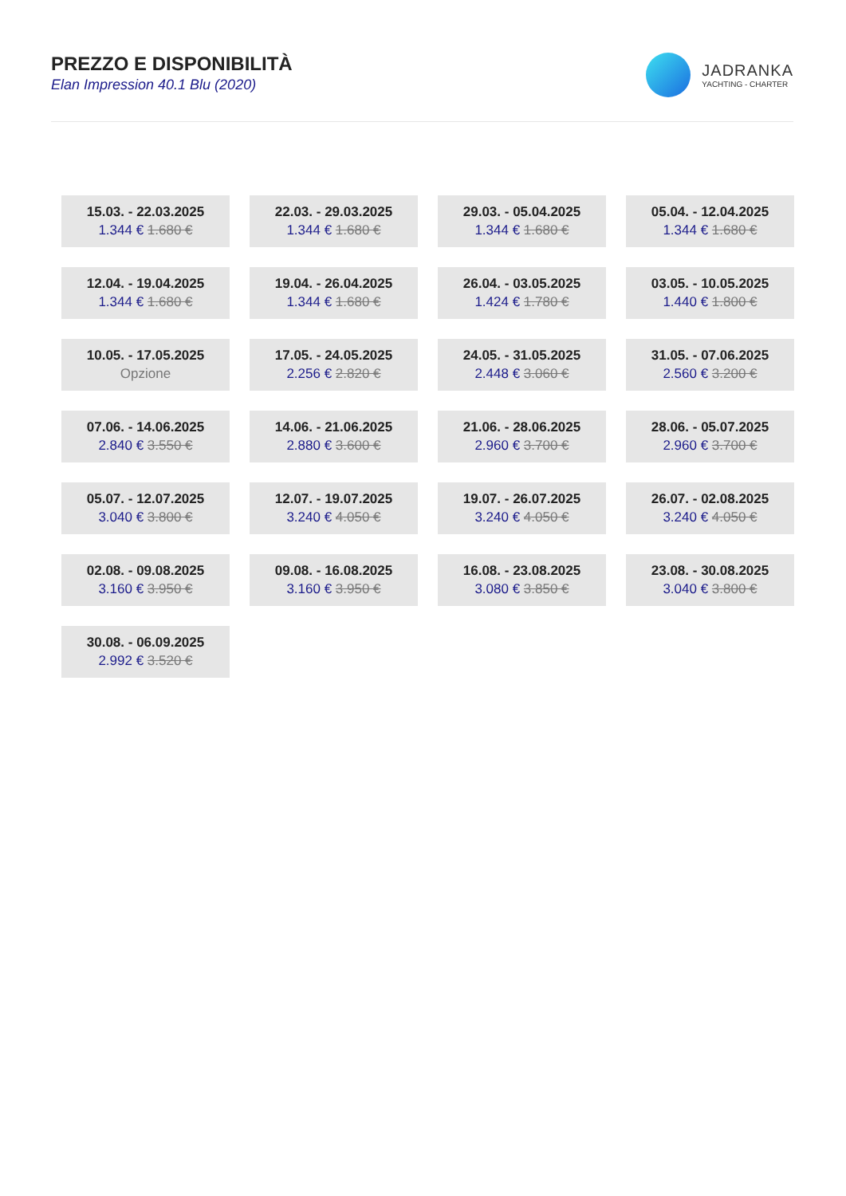PREZZO E DISPONIBILITÀ
Elan Impression 40.1 Blu (2020)
JADRANKA
YACHTING - CHARTER
| 15.03. - 22.03.2025 1.344 € 1.680 € | 22.03. - 29.03.2025 1.344 € 1.680 € | 29.03. - 05.04.2025 1.344 € 1.680 € | 05.04. - 12.04.2025 1.344 € 1.680 € |
| 12.04. - 19.04.2025 1.344 € 1.680 € | 19.04. - 26.04.2025 1.344 € 1.680 € | 26.04. - 03.05.2025 1.424 € 1.780 € | 03.05. - 10.05.2025 1.440 € 1.800 € |
| 10.05. - 17.05.2025 Opzione | 17.05. - 24.05.2025 2.256 € 2.820 € | 24.05. - 31.05.2025 2.448 € 3.060 € | 31.05. - 07.06.2025 2.560 € 3.200 € |
| 07.06. - 14.06.2025 2.840 € 3.550 € | 14.06. - 21.06.2025 2.880 € 3.600 € | 21.06. - 28.06.2025 2.960 € 3.700 € | 28.06. - 05.07.2025 2.960 € 3.700 € |
| 05.07. - 12.07.2025 3.040 € 3.800 € | 12.07. - 19.07.2025 3.240 € 4.050 € | 19.07. - 26.07.2025 3.240 € 4.050 € | 26.07. - 02.08.2025 3.240 € 4.050 € |
| 02.08. - 09.08.2025 3.160 € 3.950 € | 09.08. - 16.08.2025 3.160 € 3.950 € | 16.08. - 23.08.2025 3.080 € 3.850 € | 23.08. - 30.08.2025 3.040 € 3.800 € |
| 30.08. - 06.09.2025 2.992 € 3.520 € | | | |